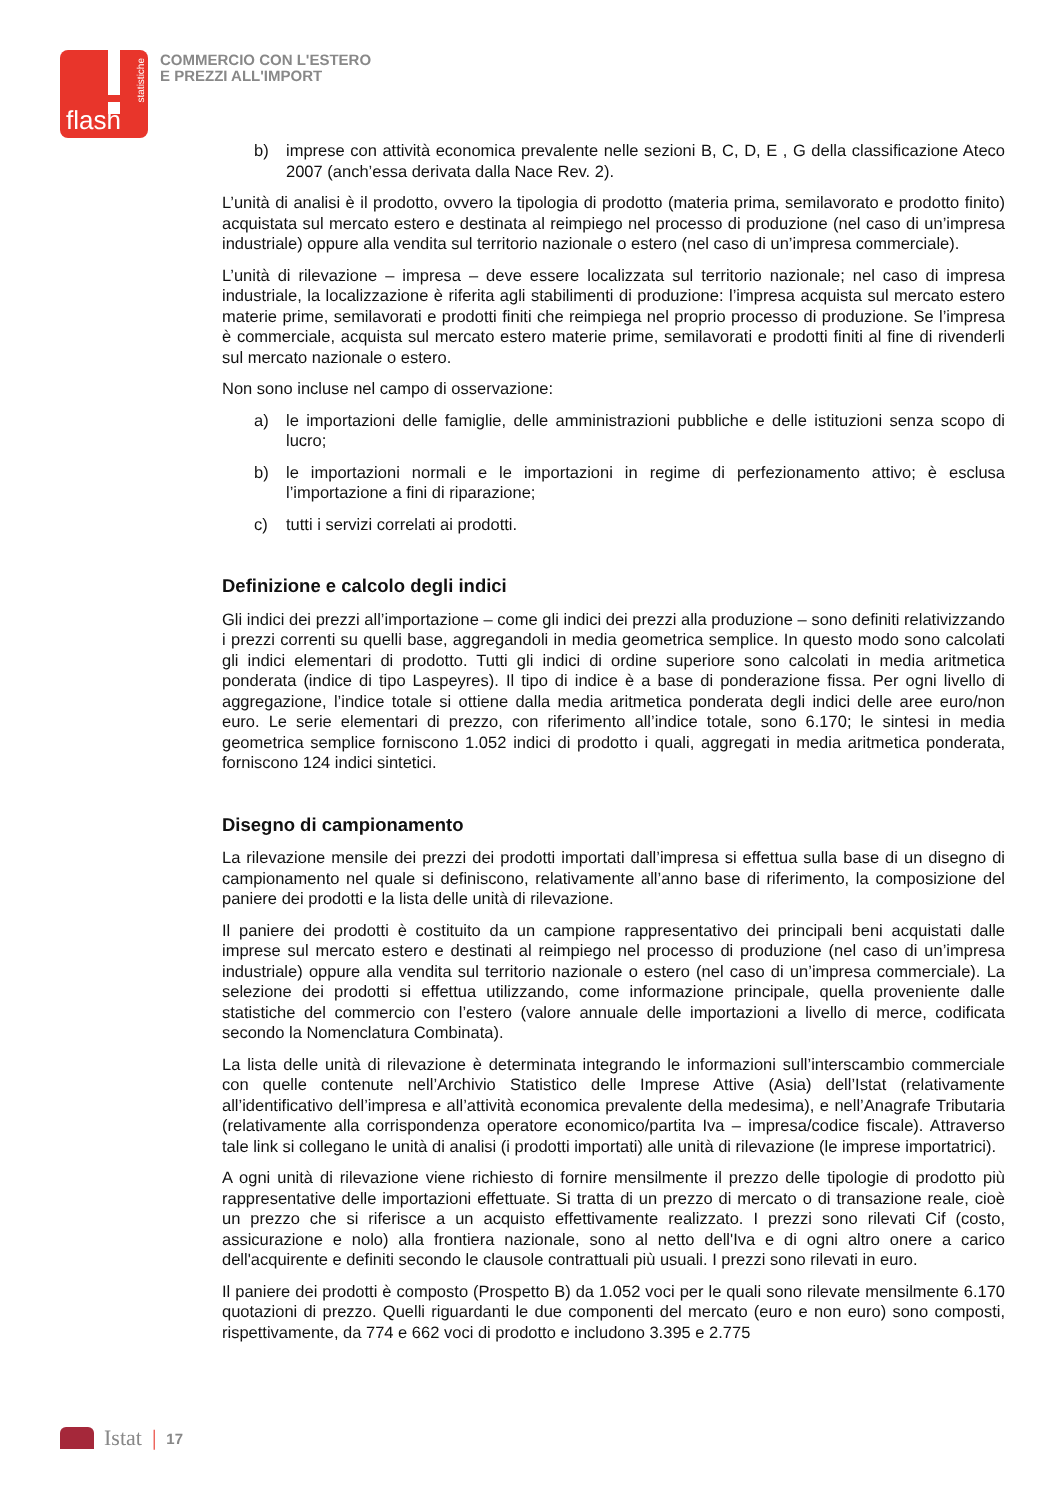flash
statistiche
COMMERCIO CON L'ESTERO
E PREZZI ALL'IMPORT
b) imprese con attività economica prevalente nelle sezioni B, C, D, E , G della classificazione Ateco 2007 (anch’essa derivata dalla Nace Rev. 2).
L’unità di analisi è il prodotto, ovvero la tipologia di prodotto (materia prima, semilavorato e prodotto finito) acquistata sul mercato estero e destinata al reimpiego nel processo di produzione (nel caso di un’impresa industriale) oppure alla vendita sul territorio nazionale o estero (nel caso di un’impresa commerciale).
L’unità di rilevazione – impresa – deve essere localizzata sul territorio nazionale; nel caso di impresa industriale, la localizzazione è riferita agli stabilimenti di produzione: l’impresa acquista sul mercato estero materie prime, semilavorati e prodotti finiti che reimpiega nel proprio processo di produzione. Se l’impresa è commerciale, acquista sul mercato estero materie prime, semilavorati e prodotti finiti al fine di rivenderli sul mercato nazionale o estero.
Non sono incluse nel campo di osservazione:
a) le importazioni delle famiglie, delle amministrazioni pubbliche e delle istituzioni senza scopo di lucro;
b) le importazioni normali e le importazioni in regime di perfezionamento attivo; è esclusa l’importazione a fini di riparazione;
c) tutti i servizi correlati ai prodotti.
Definizione e calcolo degli indici
Gli indici dei prezzi all’importazione – come gli indici dei prezzi alla produzione – sono definiti relativizzando i prezzi correnti su quelli base, aggregandoli in media geometrica semplice. In questo modo sono calcolati gli indici elementari di prodotto. Tutti gli indici di ordine superiore sono calcolati in media aritmetica ponderata (indice di tipo Laspeyres). Il tipo di indice è a base di ponderazione fissa. Per ogni livello di aggregazione, l’indice totale si ottiene dalla media aritmetica ponderata degli indici delle aree euro/non euro. Le serie elementari di prezzo, con riferimento all’indice totale, sono 6.170; le sintesi in media geometrica semplice forniscono 1.052 indici di prodotto i quali, aggregati in media aritmetica ponderata, forniscono 124 indici sintetici.
Disegno di campionamento
La rilevazione mensile dei prezzi dei prodotti importati dall’impresa si effettua sulla base di un disegno di campionamento nel quale si definiscono, relativamente all’anno base di riferimento, la composizione del paniere dei prodotti e la lista delle unità di rilevazione.
Il paniere dei prodotti è costituito da un campione rappresentativo dei principali beni acquistati dalle imprese sul mercato estero e destinati al reimpiego nel processo di produzione (nel caso di un’impresa industriale) oppure alla vendita sul territorio nazionale o estero (nel caso di un’impresa commerciale). La selezione dei prodotti si effettua utilizzando, come informazione principale, quella proveniente dalle statistiche del commercio con l’estero (valore annuale delle importazioni a livello di merce, codificata secondo la Nomenclatura Combinata).
La lista delle unità di rilevazione è determinata integrando le informazioni sull’interscambio commerciale con quelle contenute nell’Archivio Statistico delle Imprese Attive (Asia) dell’Istat (relativamente all’identificativo dell’impresa e all’attività economica prevalente della medesima), e nell’Anagrafe Tributaria (relativamente alla corrispondenza operatore economico/partita Iva – impresa/codice fiscale). Attraverso tale link si collegano le unità di analisi (i prodotti importati) alle unità di rilevazione (le imprese importatrici).
A ogni unità di rilevazione viene richiesto di fornire mensilmente il prezzo delle tipologie di prodotto più rappresentative delle importazioni effettuate. Si tratta di un prezzo di mercato o di transazione reale, cioè un prezzo che si riferisce a un acquisto effettivamente realizzato. I prezzi sono rilevati Cif (costo, assicurazione e nolo) alla frontiera nazionale, sono al netto dell'Iva e di ogni altro onere a carico dell'acquirente e definiti secondo le clausole contrattuali più usuali. I prezzi sono rilevati in euro.
Il paniere dei prodotti è composto (Prospetto B) da 1.052 voci per le quali sono rilevate mensilmente 6.170 quotazioni di prezzo. Quelli riguardanti le due componenti del mercato (euro e non euro) sono composti, rispettivamente, da 774 e 662 voci di prodotto e includono 3.395 e 2.775
Istat | 17